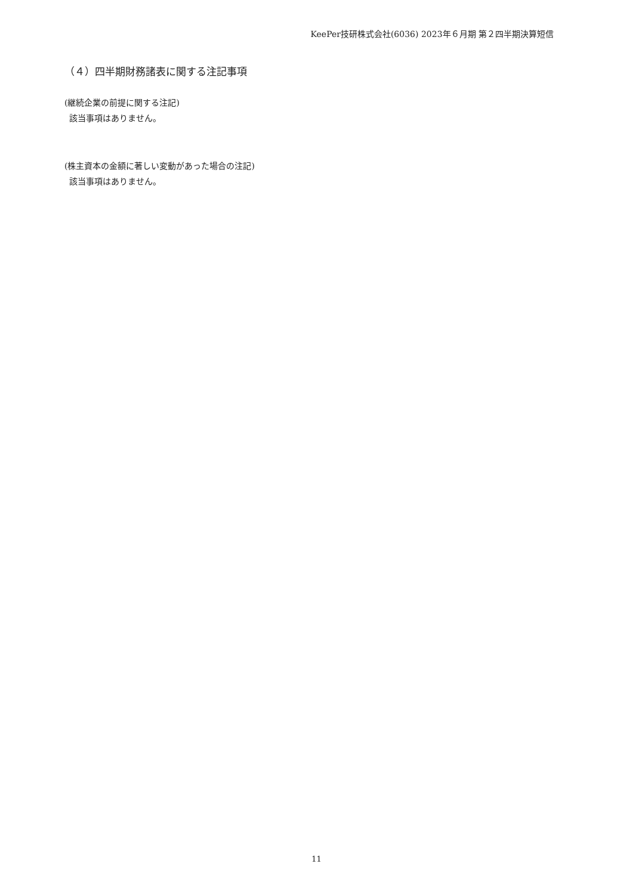KeePer技研株式会社(6036) 2023年６月期 第２四半期決算短信
（４）四半期財務諸表に関する注記事項
(継続企業の前提に関する注記)
該当事項はありません。
(株主資本の金額に著しい変動があった場合の注記)
該当事項はありません。
11